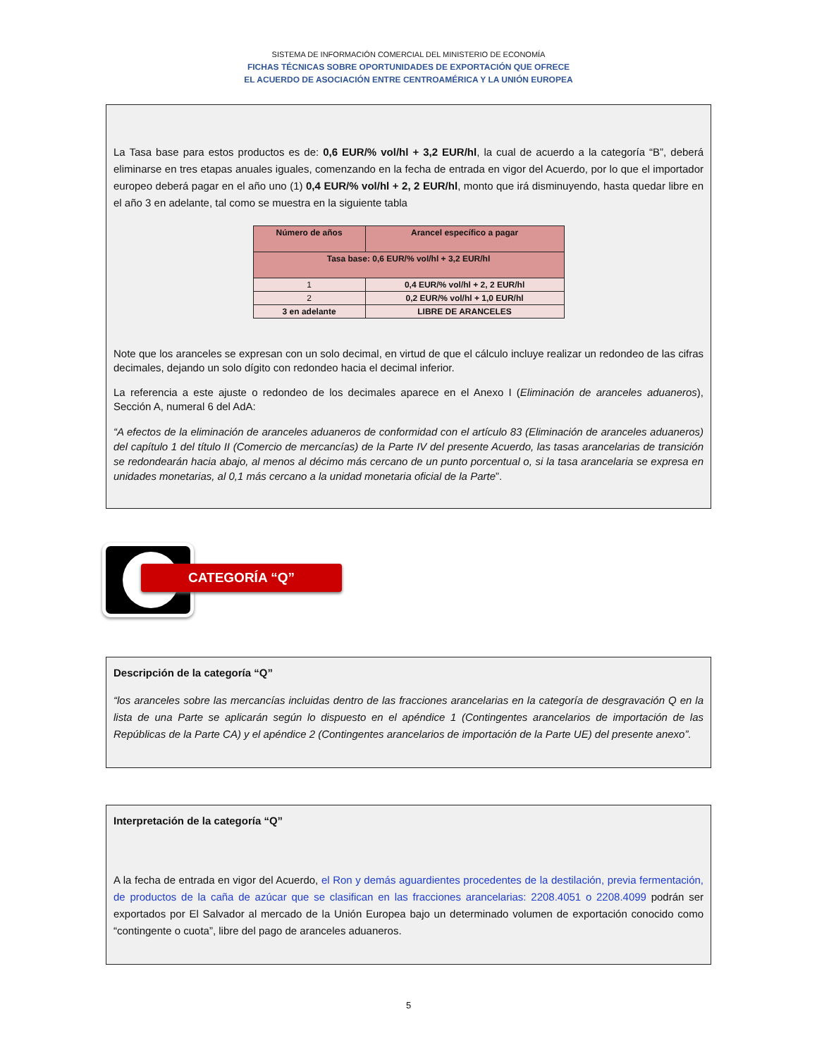SISTEMA DE INFORMACIÓN COMERCIAL DEL MINISTERIO DE ECONOMÍA
FICHAS TÉCNICAS SOBRE OPORTUNIDADES DE EXPORTACIÓN QUE OFRECE
EL ACUERDO DE ASOCIACIÓN ENTRE CENTROAMÉRICA Y LA UNIÓN EUROPEA
La Tasa base para estos productos es de: 0,6 EUR/% vol/hl + 3,2 EUR/hl, la cual de acuerdo a la categoría “B”, deberá eliminarse en tres etapas anuales iguales, comenzando en la fecha de entrada en vigor del Acuerdo, por lo que el importador europeo deberá pagar en el año uno (1) 0,4 EUR/% vol/hl + 2, 2 EUR/hl, monto que irá disminuyendo, hasta quedar libre en el año 3 en adelante, tal como se muestra en la siguiente tabla
| Número de años | Arancel específico a pagar |
| --- | --- |
| Tasa base: 0,6 EUR/% vol/hl + 3,2 EUR/hl | |
| 1 | 0,4 EUR/% vol/hl + 2, 2 EUR/hl |
| 2 | 0,2 EUR/% vol/hl + 1,0 EUR/hl |
| 3 en adelante | LIBRE DE ARANCELES |
Note que los aranceles se expresan con un solo decimal, en virtud de que el cálculo incluye realizar un redondeo de las cifras decimales, dejando un solo dígito con redondeo hacia el decimal inferior.
La referencia a este ajuste o redondeo de los decimales aparece en el Anexo I (Eliminación de aranceles aduaneros), Sección A, numeral 6 del AdA:
“A efectos de la eliminación de aranceles aduaneros de conformidad con el artículo 83 (Eliminación de aranceles aduaneros) del capítulo 1 del título II (Comercio de mercancías) de la Parte IV del presente Acuerdo, las tasas arancelarias de transición se redondearán hacia abajo, al menos al décimo más cercano de un punto porcentual o, si la tasa arancelaria se expresa en unidades monetarias, al 0,1 más cercano a la unidad monetaria oficial de la Parte”.
CATEGORÍA “Q”
Descripción de la categoría “Q”
“los aranceles sobre las mercancías incluidas dentro de las fracciones arancelarias en la categoría de desgravación Q en la lista de una Parte se aplicarán según lo dispuesto en el apéndice 1 (Contingentes arancelarios de importación de las Repúblicas de la Parte CA) y el apéndice 2 (Contingentes arancelarios de importación de la Parte UE) del presente anexo”.
Interpretación de la categoría “Q”
A la fecha de entrada en vigor del Acuerdo, el Ron y demás aguardientes procedentes de la destilación, previa fermentación, de productos de la caña de azúcar que se clasifican en las fracciones arancelarias: 2208.4051 o 2208.4099 podrán ser exportados por El Salvador al mercado de la Unión Europea bajo un determinado volumen de exportación conocido como “contingente o cuota”, libre del pago de aranceles aduaneros.
5